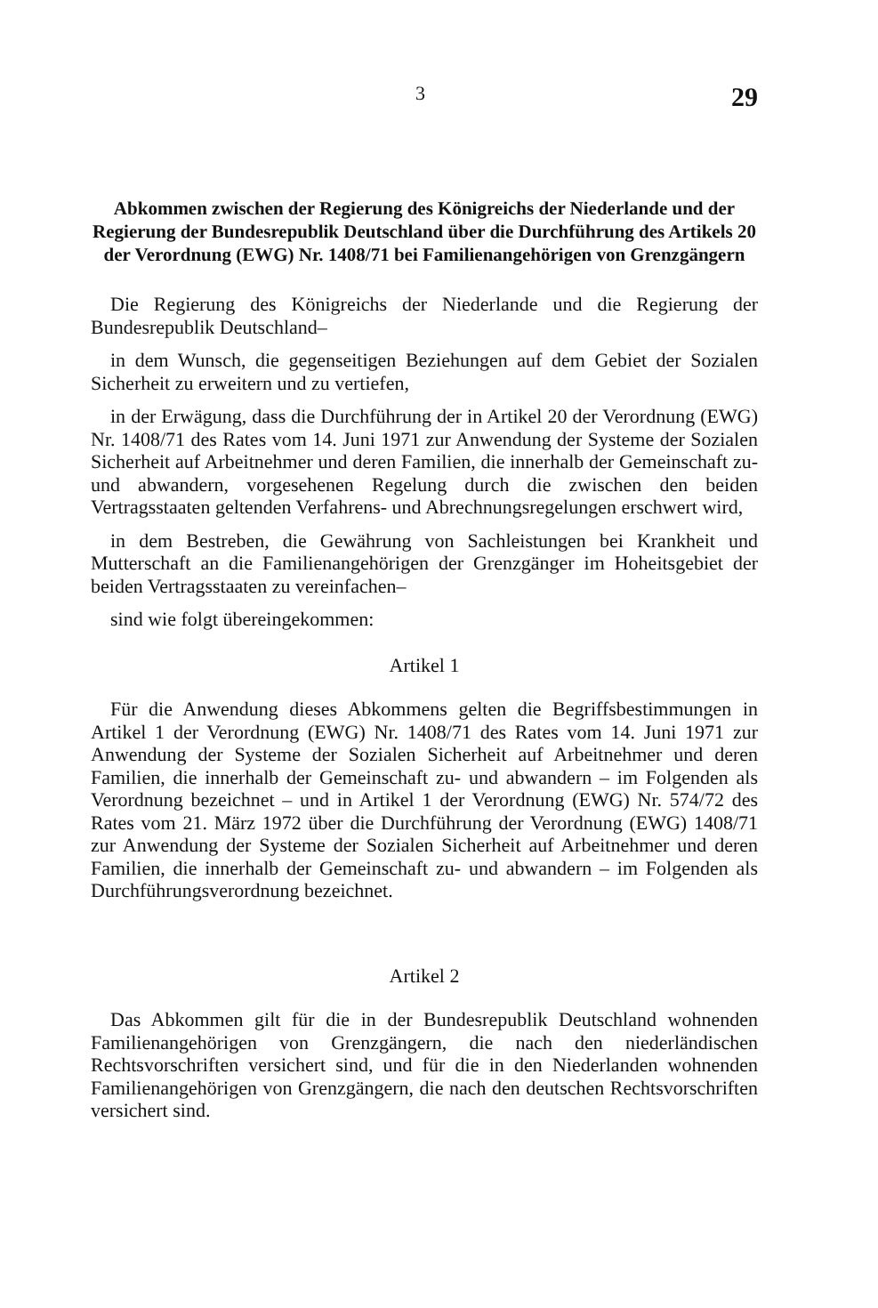3 29
Abkommen zwischen der Regierung des Königreichs der Niederlande und der Regierung der Bundesrepublik Deutschland über die Durchführung des Artikels 20 der Verordnung (EWG) Nr. 1408/71 bei Familienangehörigen von Grenzgängern
Die Regierung des Königreichs der Niederlande und die Regierung der Bundesrepublik Deutschland–
in dem Wunsch, die gegenseitigen Beziehungen auf dem Gebiet der Sozialen Sicherheit zu erweitern und zu vertiefen,
in der Erwägung, dass die Durchführung der in Artikel 20 der Verordnung (EWG) Nr. 1408/71 des Rates vom 14. Juni 1971 zur Anwendung der Systeme der Sozialen Sicherheit auf Arbeitnehmer und deren Familien, die innerhalb der Gemeinschaft zu- und abwandern, vorgesehenen Regelung durch die zwischen den beiden Vertragsstaaten geltenden Verfahrens- und Abrechnungsregelungen erschwert wird,
in dem Bestreben, die Gewährung von Sachleistungen bei Krankheit und Mutterschaft an die Familienangehörigen der Grenzgänger im Hoheitsgebiet der beiden Vertragsstaaten zu vereinfachen–
sind wie folgt übereingekommen:
Artikel 1
Für die Anwendung dieses Abkommens gelten die Begriffsbestimmungen in Artikel 1 der Verordnung (EWG) Nr. 1408/71 des Rates vom 14. Juni 1971 zur Anwendung der Systeme der Sozialen Sicherheit auf Arbeitnehmer und deren Familien, die innerhalb der Gemeinschaft zu- und abwandern – im Folgenden als Verordnung bezeichnet – und in Artikel 1 der Verordnung (EWG) Nr. 574/72 des Rates vom 21. März 1972 über die Durchführung der Verordnung (EWG) 1408/71 zur Anwendung der Systeme der Sozialen Sicherheit auf Arbeitnehmer und deren Familien, die innerhalb der Gemeinschaft zu- und abwandern – im Folgenden als Durchführungsverordnung bezeichnet.
Artikel 2
Das Abkommen gilt für die in der Bundesrepublik Deutschland wohnenden Familienangehörigen von Grenzgängern, die nach den niederländischen Rechtsvorschriften versichert sind, und für die in den Niederlanden wohnenden Familienangehörigen von Grenzgängern, die nach den deutschen Rechtsvorschriften versichert sind.